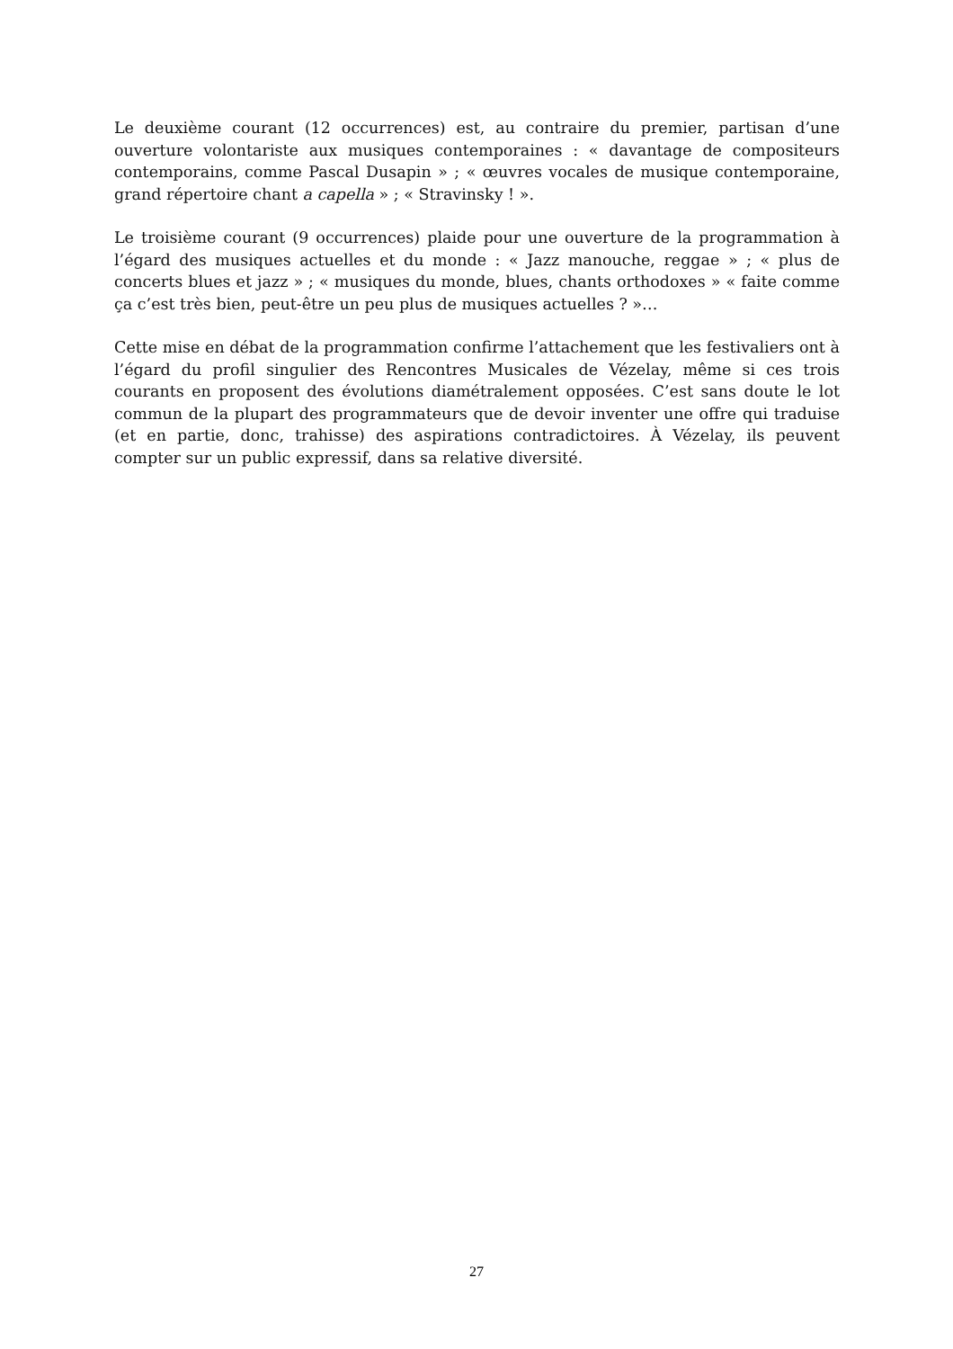Le deuxième courant (12 occurrences) est, au contraire du premier, partisan d’une ouverture volontariste aux musiques contemporaines : « davantage de compositeurs contemporains, comme Pascal Dusapin » ; « œuvres vocales de musique contemporaine, grand répertoire chant a capella » ; « Stravinsky ! ».
Le troisième courant (9 occurrences) plaide pour une ouverture de la programmation à l’égard des musiques actuelles et du monde : « Jazz manouche, reggae » ; « plus de concerts blues et jazz » ; « musiques du monde, blues, chants orthodoxes » « faite comme ça c’est très bien, peut-être un peu plus de musiques actuelles ? »…
Cette mise en débat de la programmation confirme l’attachement que les festivaliers ont à l’égard du profil singulier des Rencontres Musicales de Vézelay, même si ces trois courants en proposent des évolutions diamétralement opposées. C’est sans doute le lot commun de la plupart des programmateurs que de devoir inventer une offre qui traduise (et en partie, donc, trahisse) des aspirations contradictoires. À Vézelay, ils peuvent compter sur un public expressif, dans sa relative diversité.
27